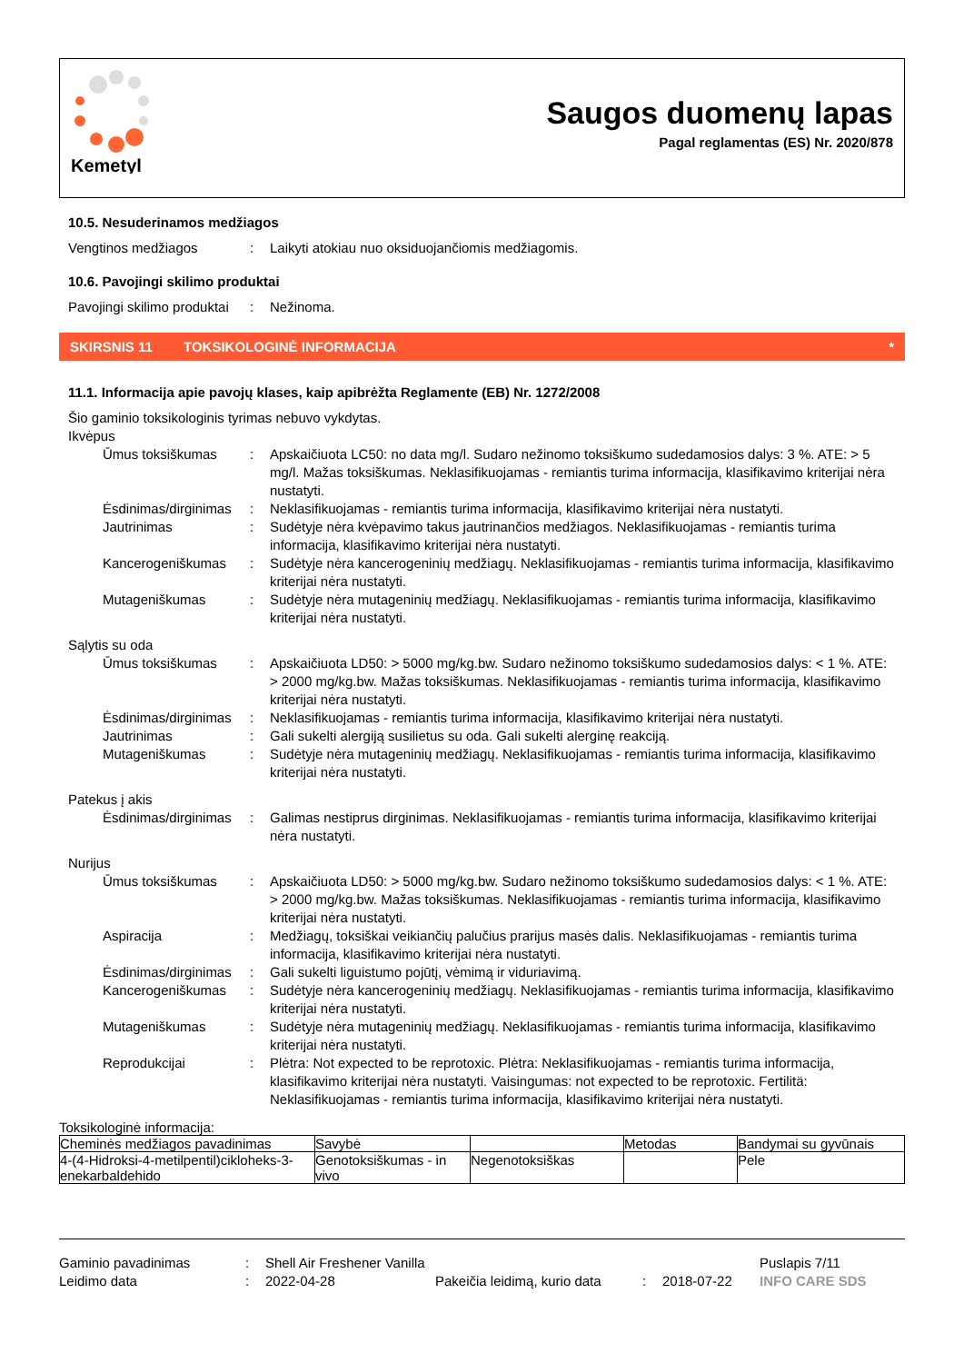Kemetyl
Saugos duomenų lapas
Pagal reglamentas (ES) Nr. 2020/878
10.5. Nesuderinamos medžiagos
Vengtinos medžiagos : Laikyti atokiau nuo oksiduojančiomis medžiagomis.
10.6. Pavojingi skilimo produktai
Pavojingi skilimo produktai
: Nežinoma.
SKIRSNIS 11 TOKSIKOLOGINĖ INFORMACIJA *
11.1. Informacija apie pavojų klases, kaip apibrėžta Reglamente (EB) Nr. 1272/2008
Šio gaminio toksikologinis tyrimas nebuvo vykdytas.
Ikvėpus
Ūmus toksiškumas : Apskaičiuota LC50: no data mg/l. Sudaro nežinomo toksiškumo sudedamosios dalys: 3 %. ATE: > 5 mg/l. Mažas toksiškumas. Neklasifikuojamas - remiantis turima informacija, klasifikavimo kriterijai nėra nustatyti.
Ėsdinimas/dirginimas
: Neklasifikuojamas - remiantis turima informacija, klasifikavimo kriterijai nėra nustatyti.
Jautrinimas : Sudėtyje nėra kvėpavimo takus jautrinančios medžiagos. Neklasifikuojamas - remiantis turima informacija, klasifikavimo kriterijai nėra nustatyti.
Kancerogeniškumas : Sudėtyje nėra kancerogeninių medžiagų. Neklasifikuojamas - remiantis turima informacija, klasifikavimo kriterijai nėra nustatyti.
Mutageniškumas : Sudėtyje nėra mutageninių medžiagų. Neklasifikuojamas - remiantis turima informacija, klasifikavimo kriterijai nėra nustatyti.
Sąlytis su oda
Ūmus toksiškumas : Apskaičiuota LD50: > 5000 mg/kg.bw. Sudaro nežinomo toksiškumo sudedamosios dalys: < 1 %. ATE: > 2000 mg/kg.bw. Mažas toksiškumas. Neklasifikuojamas - remiantis turima informacija, klasifikavimo kriterijai nėra nustatyti.
Ėsdinimas/dirginimas
: Neklasifikuojamas - remiantis turima informacija, klasifikavimo kriterijai nėra nustatyti.
Jautrinimas : Gali sukelti alergiją susilietus su oda. Gali sukelti alerginę reakciją.
Mutageniškumas : Sudėtyje nėra mutageninių medžiagų. Neklasifikuojamas - remiantis turima informacija, klasifikavimo kriterijai nėra nustatyti.
Patekus į akis
Ėsdinimas/dirginimas
: Galimas nestiprus dirginimas. Neklasifikuojamas - remiantis turima informacija, klasifikavimo kriterijai nėra nustatyti.
Nurijus
Ūmus toksiškumas : Apskaičiuota LD50: > 5000 mg/kg.bw. Sudaro nežinomo toksiškumo sudedamosios dalys: < 1 %. ATE: > 2000 mg/kg.bw. Mažas toksiškumas. Neklasifikuojamas - remiantis turima informacija, klasifikavimo kriterijai nėra nustatyti.
Aspiracija : Medžiagų, toksiškai veikiančių palučius prarijus masės dalis. Neklasifikuojamas - remiantis turima informacija, klasifikavimo kriterijai nėra nustatyti.
Ėsdinimas/dirginimas
: Gali sukelti liguistumo pojūtį, vėmimą ir viduriavimą.
Kancerogeniškumas : Sudėtyje nėra kancerogeninių medžiagų. Neklasifikuojamas - remiantis turima informacija, klasifikavimo kriterijai nėra nustatyti.
Mutageniškumas : Sudėtyje nėra mutageninių medžiagų. Neklasifikuojamas - remiantis turima informacija, klasifikavimo kriterijai nėra nustatyti.
Reprodukcijai : Plėtra: Not expected to be reprotoxic. Plėtra: Neklasifikuojamas - remiantis turima informacija, klasifikavimo kriterijai nėra nustatyti. Vaisingumas: not expected to be reprotoxic. Fertilitä: Neklasifikuojamas - remiantis turima informacija, klasifikavimo kriterijai nėra nustatyti.
Toksikologinė informacija:
| Cheminės medžiagos pavadinimas | Savybė | | Metodas | Bandymai su gyvūnais |
| --- | --- | --- | --- | --- |
| 4-(4-Hidroksi-4-metilpentil)cikloheks-3-enekarbaldehido | Genotoksiškumas - in vivo | Negenotoksiškas | | Pele |
Gaminio pavadinimas : Shell Air Freshener Vanilla Puslapis 7/11
Leidimo data : 2022-04-28 Pakeičia leidimą, kurio data
: 2018-07-22 INFO CARE SDS